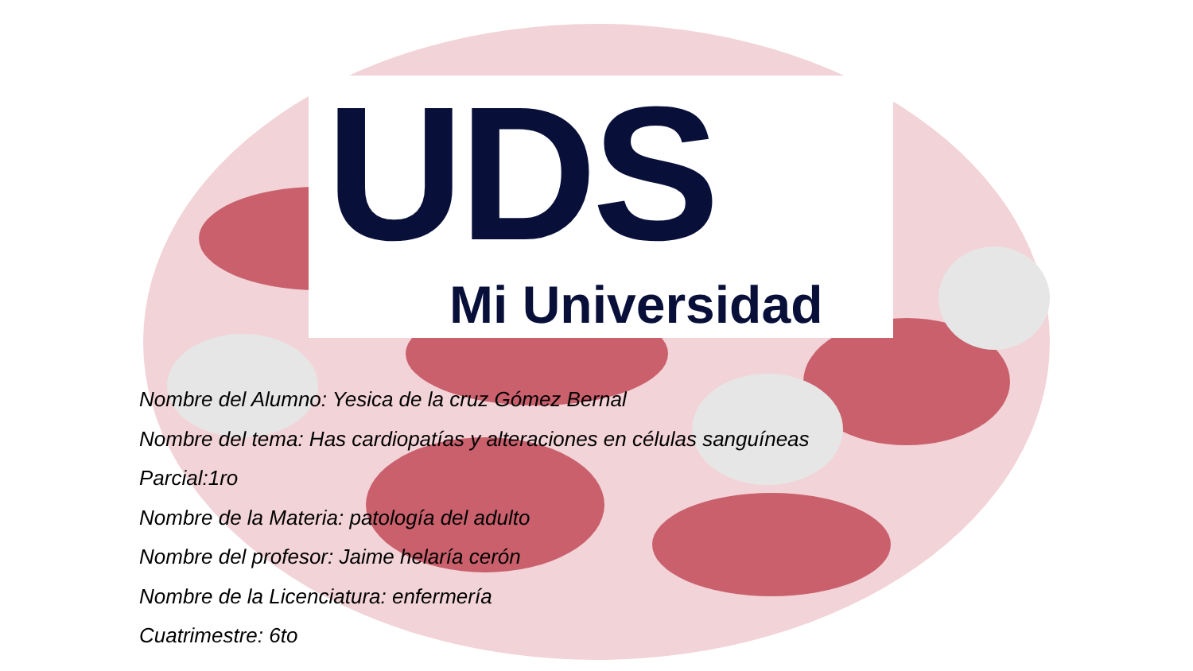UDS
Mi Universidad
Nombre del Alumno: Yesica de la cruz Gómez Bernal
Nombre del tema: Has cardiopatías y alteraciones en células sanguíneas
Parcial:1ro
Nombre de la Materia: patología del adulto
Nombre del profesor: Jaime helaría cerón
Nombre de la Licenciatura: enfermería
Cuatrimestre: 6to